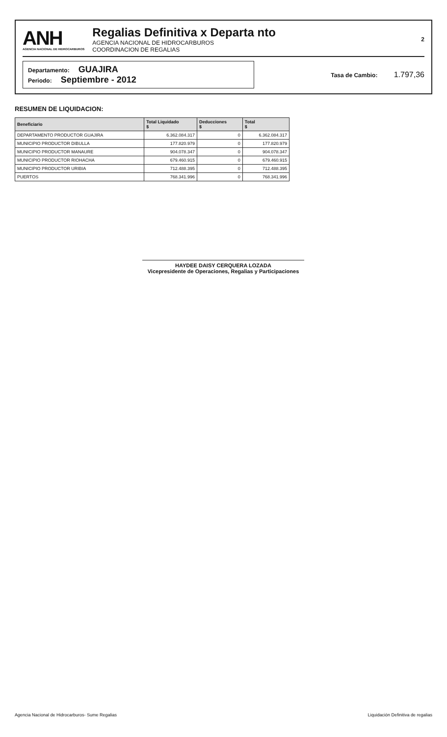ANH
AGENCIA NACIONAL DE HIDROCARBUROS
Regalias Definitiva x Departa nto
AGENCIA NACIONAL DE HIDROCARBUROS
COORDINACION DE REGALIAS
2
Departamento: GUAJIRA
Periodo: Septiembre - 2012
Tasa de Cambio: 1.797,36
RESUMEN DE LIQUIDACION:
| Beneficiario | Total Liquidado $ | Deducciones $ | Total $ |
| --- | --- | --- | --- |
| DEPARTAMENTO PRODUCTOR GUAJIRA | 6.362.084.317 | 0 | 6.362.084.317 |
| MUNICIPIO PRODUCTOR DIBULLA | 177.820.979 | 0 | 177.820.979 |
| MUNICIPIO PRODUCTOR MANAURE | 904.078.347 | 0 | 904.078.347 |
| MUNICIPIO PRODUCTOR RIOHACHA | 679.460.915 | 0 | 679.460.915 |
| MUNICIPIO PRODUCTOR URIBIA | 712.488.395 | 0 | 712.488.395 |
| PUERTOS | 768.341.996 | 0 | 768.341.996 |
HAYDEE DAISY CERQUERA LOZADA
Vicepresidente de Operaciones, Regalias y Participaciones
Agencia Nacional de Hidrocarburos- Sume Regalias Liquidación Definitiva de regalias